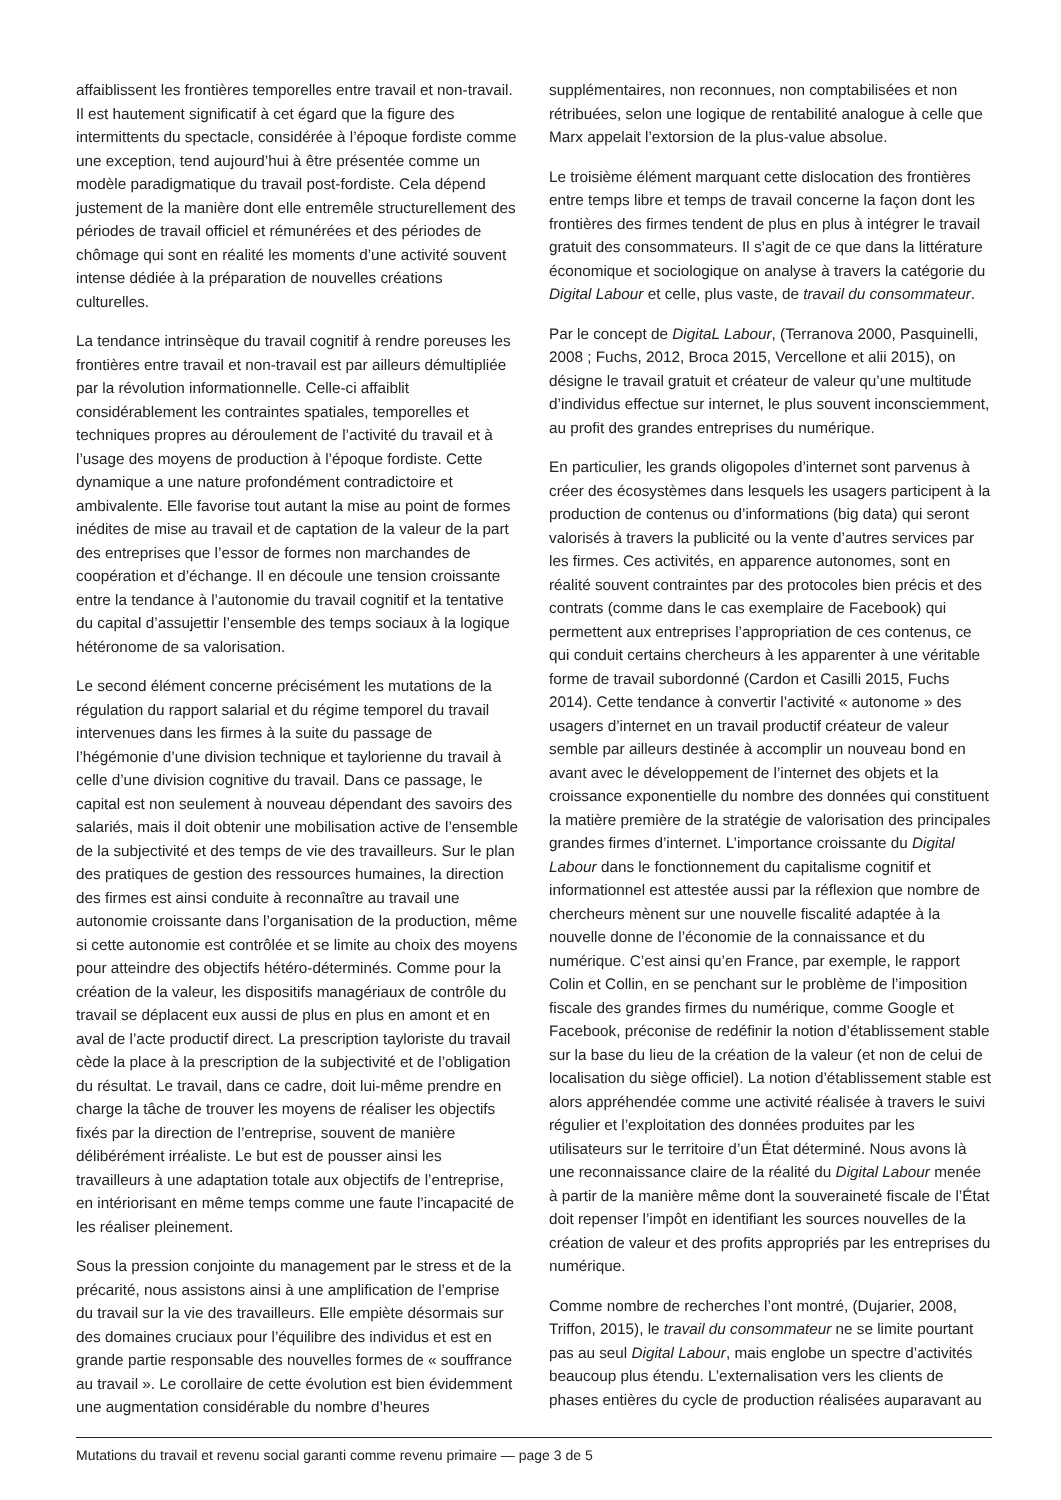affaiblissent les frontières temporelles entre travail et non-travail. Il est hautement significatif à cet égard que la figure des intermittents du spectacle, considérée à l’époque fordiste comme une exception, tend aujourd’hui à être présentée comme un modèle paradigmatique du travail post-fordiste. Cela dépend justement de la manière dont elle entremêle structurellement des périodes de travail officiel et rémunérées et des périodes de chômage qui sont en réalité les moments d’une activité souvent intense dédiée à la préparation de nouvelles créations culturelles.
La tendance intrinsèque du travail cognitif à rendre poreuses les frontières entre travail et non-travail est par ailleurs démultipliée par la révolution informationnelle. Celle-ci affaiblit considérablement les contraintes spatiales, temporelles et techniques propres au déroulement de l’activité du travail et à l’usage des moyens de production à l’époque fordiste. Cette dynamique a une nature profondément contradictoire et ambivalente. Elle favorise tout autant la mise au point de formes inédites de mise au travail et de captation de la valeur de la part des entreprises que l’essor de formes non marchandes de coopération et d’échange. Il en découle une tension croissante entre la tendance à l’autonomie du travail cognitif et la tentative du capital d’assujettir l’ensemble des temps sociaux à la logique hétéronome de sa valorisation.
Le second élément concerne précisément les mutations de la régulation du rapport salarial et du régime temporel du travail intervenues dans les firmes à la suite du passage de l’hégémonie d’une division technique et taylorienne du travail à celle d’une division cognitive du travail. Dans ce passage, le capital est non seulement à nouveau dépendant des savoirs des salariés, mais il doit obtenir une mobilisation active de l’ensemble de la subjectivité et des temps de vie des travailleurs. Sur le plan des pratiques de gestion des ressources humaines, la direction des firmes est ainsi conduite à reconnaître au travail une autonomie croissante dans l’organisation de la production, même si cette autonomie est contrôlée et se limite au choix des moyens pour atteindre des objectifs hétéro-déterminés. Comme pour la création de la valeur, les dispositifs managériaux de contrôle du travail se déplacent eux aussi de plus en plus en amont et en aval de l’acte productif direct. La prescription tayloriste du travail cède la place à la prescription de la subjectivité et de l’obligation du résultat. Le travail, dans ce cadre, doit lui-même prendre en charge la tâche de trouver les moyens de réaliser les objectifs fixés par la direction de l’entreprise, souvent de manière délibérément irréaliste. Le but est de pousser ainsi les travailleurs à une adaptation totale aux objectifs de l’entreprise, en intériorisant en même temps comme une faute l’incapacité de les réaliser pleinement.
Sous la pression conjointe du management par le stress et de la précarité, nous assistons ainsi à une amplification de l’emprise du travail sur la vie des travailleurs. Elle empiète désormais sur des domaines cruciaux pour l’équilibre des individus et est en grande partie responsable des nouvelles formes de « souffrance au travail ». Le corollaire de cette évolution est bien évidemment une augmentation considérable du nombre d’heures
supplémentaires, non reconnues, non comptabilisées et non rétribuées, selon une logique de rentabilité analogue à celle que Marx appelait l’extorsion de la plus-value absolue.
Le troisième élément marquant cette dislocation des frontières entre temps libre et temps de travail concerne la façon dont les frontières des firmes tendent de plus en plus à intégrer le travail gratuit des consommateurs. Il s’agit de ce que dans la littérature économique et sociologique on analyse à travers la catégorie du Digital Labour et celle, plus vaste, de travail du consommateur.
Par le concept de DigitaL Labour, (Terranova 2000, Pasquinelli, 2008 ; Fuchs, 2012, Broca 2015, Vercellone et alii 2015), on désigne le travail gratuit et créateur de valeur qu’une multitude d’individus effectue sur internet, le plus souvent inconsciemment, au profit des grandes entreprises du numérique.
En particulier, les grands oligopoles d’internet sont parvenus à créer des écosystèmes dans lesquels les usagers participent à la production de contenus ou d’informations (big data) qui seront valorisés à travers la publicité ou la vente d’autres services par les firmes. Ces activités, en apparence autonomes, sont en réalité souvent contraintes par des protocoles bien précis et des contrats (comme dans le cas exemplaire de Facebook) qui permettent aux entreprises l’appropriation de ces contenus, ce qui conduit certains chercheurs à les apparenter à une véritable forme de travail subordonné (Cardon et Casilli 2015, Fuchs 2014). Cette tendance à convertir l’activité « autonome » des usagers d’internet en un travail productif créateur de valeur semble par ailleurs destinée à accomplir un nouveau bond en avant avec le développement de l’internet des objets et la croissance exponentielle du nombre des données qui constituent la matière première de la stratégie de valorisation des principales grandes firmes d’internet. L’importance croissante du Digital Labour dans le fonctionnement du capitalisme cognitif et informationnel est attestée aussi par la réflexion que nombre de chercheurs mènent sur une nouvelle fiscalité adaptée à la nouvelle donne de l’économie de la connaissance et du numérique. C’est ainsi qu’en France, par exemple, le rapport Colin et Collin, en se penchant sur le problème de l’imposition fiscale des grandes firmes du numérique, comme Google et Facebook, préconise de redéfinir la notion d’établissement stable sur la base du lieu de la création de la valeur (et non de celui de localisation du siège officiel). La notion d’établissement stable est alors appréhendée comme une activité réalisée à travers le suivi régulier et l’exploitation des données produites par les utilisateurs sur le territoire d’un État déterminé. Nous avons là une reconnaissance claire de la réalité du Digital Labour menée à partir de la manière même dont la souveraineté fiscale de l’État doit repenser l’impôt en identifiant les sources nouvelles de la création de valeur et des profits appropriés par les entreprises du numérique.
Comme nombre de recherches l’ont montré, (Dujarier, 2008, Triffon, 2015), le travail du consommateur ne se limite pourtant pas au seul Digital Labour, mais englobe un spectre d’activités beaucoup plus étendu. L’externalisation vers les clients de phases entières du cycle de production réalisées auparavant au
Mutations du travail et revenu social garanti comme revenu primaire — page 3 de 5